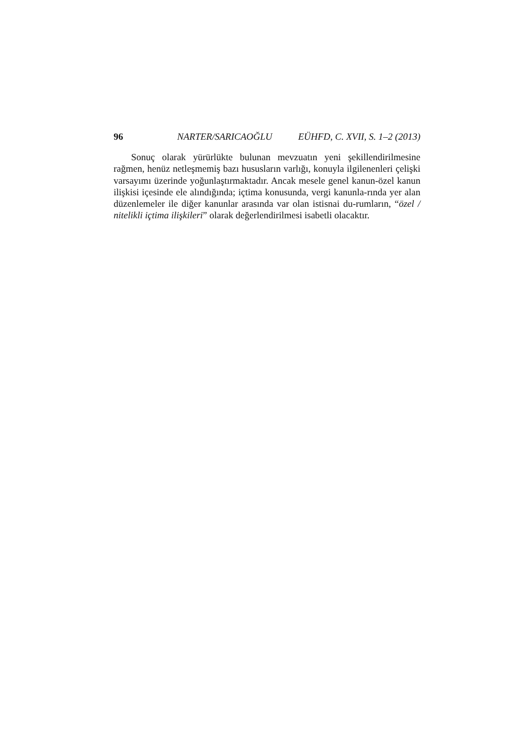96 NARTER/SARICAOĞLU EÜHFD, C. XVII, S. 1–2 (2013)
Sonuç olarak yürürlükte bulunan mevzuatın yeni şekillendirilmesine rağmen, henüz netleşmemiş bazı hususların varlığı, konuyla ilgilenenleri çelişki varsayımı üzerinde yoğunlaştırmaktadır. Ancak mesele genel kanun-özel kanun ilişkisi içesinde ele alındığında; içtima konusunda, vergi kanunla-rında yer alan düzenlemeler ile diğer kanunlar arasında var olan istisnai du-rumların, “özel / nitelikli içtima ilişkileri” olarak değerlendirilmesi isabetli olacaktır.